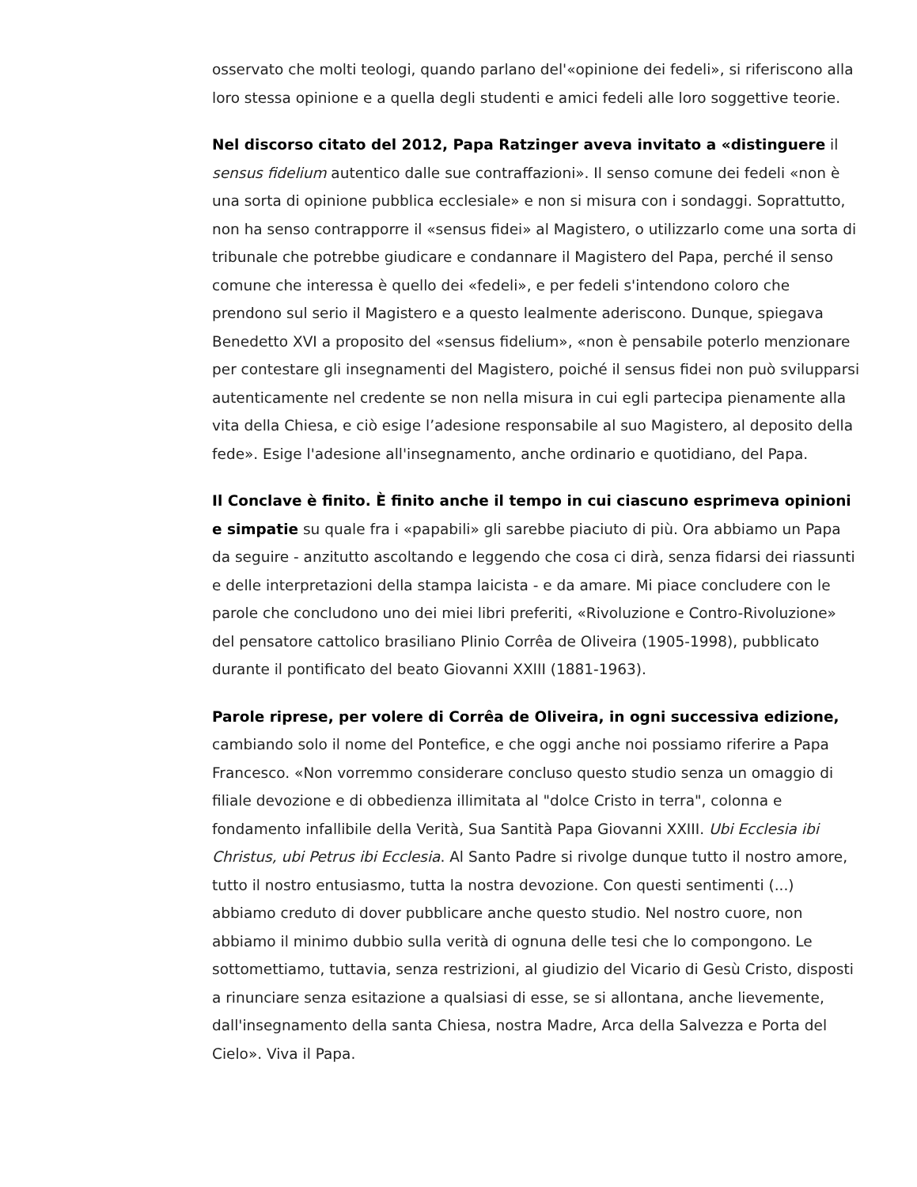osservato che molti teologi, quando parlano del'«opinione dei fedeli», si riferiscono alla loro stessa opinione e a quella degli studenti e amici fedeli alle loro soggettive teorie.
Nel discorso citato del 2012, Papa Ratzinger aveva invitato a «distinguere il sensus fidelium autentico dalle sue contraffazioni». Il senso comune dei fedeli «non è una sorta di opinione pubblica ecclesiale» e non si misura con i sondaggi. Soprattutto, non ha senso contrapporre il «sensus fidei» al Magistero, o utilizzarlo come una sorta di tribunale che potrebbe giudicare e condannare il Magistero del Papa, perché il senso comune che interessa è quello dei «fedeli», e per fedeli s'intendono coloro che prendono sul serio il Magistero e a questo lealmente aderiscono. Dunque, spiegava Benedetto XVI a proposito del «sensus fidelium», «non è pensabile poterlo menzionare per contestare gli insegnamenti del Magistero, poiché il sensus fidei non può svilupparsi autenticamente nel credente se non nella misura in cui egli partecipa pienamente alla vita della Chiesa, e ciò esige l’adesione responsabile al suo Magistero, al deposito della fede». Esige l'adesione all'insegnamento, anche ordinario e quotidiano, del Papa.
Il Conclave è finito. È finito anche il tempo in cui ciascuno esprimeva opinioni e simpatie su quale fra i «papabili» gli sarebbe piaciuto di più. Ora abbiamo un Papa da seguire - anzitutto ascoltando e leggendo che cosa ci dirà, senza fidarsi dei riassunti e delle interpretazioni della stampa laicista - e da amare. Mi piace concludere con le parole che concludono uno dei miei libri preferiti, «Rivoluzione e Contro-Rivoluzione» del pensatore cattolico brasiliano Plinio Corrêa de Oliveira (1905-1998), pubblicato durante il pontificato del beato Giovanni XXIII (1881-1963).
Parole riprese, per volere di Corrêa de Oliveira, in ogni successiva edizione, cambiando solo il nome del Pontefice, e che oggi anche noi possiamo riferire a Papa Francesco. «Non vorremmo considerare concluso questo studio senza un omaggio di filiale devozione e di obbedienza illimitata al "dolce Cristo in terra", colonna e fondamento infallibile della Verità, Sua Santità Papa Giovanni XXIII. Ubi Ecclesia ibi Christus, ubi Petrus ibi Ecclesia. Al Santo Padre si rivolge dunque tutto il nostro amore, tutto il nostro entusiasmo, tutta la nostra devozione. Con questi sentimenti (...) abbiamo creduto di dover pubblicare anche questo studio. Nel nostro cuore, non abbiamo il minimo dubbio sulla verità di ognuna delle tesi che lo compongono. Le sottomettiamo, tuttavia, senza restrizioni, al giudizio del Vicario di Gesù Cristo, disposti a rinunciare senza esitazione a qualsiasi di esse, se si allontana, anche lievemente, dall'insegnamento della santa Chiesa, nostra Madre, Arca della Salvezza e Porta del Cielo». Viva il Papa.